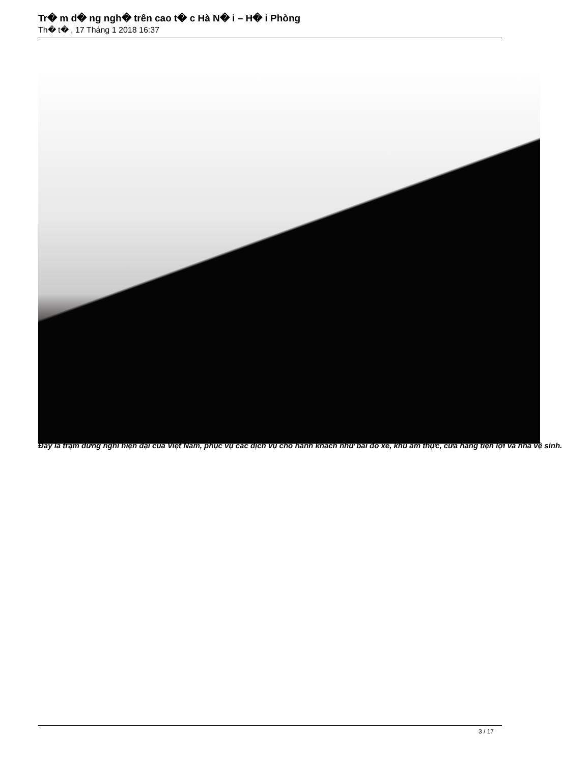Tr� m d� ng ngh� trên cao t� c Hà N� i – H� i Phòng
Th� t� , 17 Tháng 1 2018 16:37
Đây là trạm dừng nghỉ hiện đại của Việt Nam, phục vụ các dịch vụ cho hành khách như bãi đỗ xe, khu ẩm thực, cửa hàng tiện lợi và nhà vệ sinh.
3 / 17